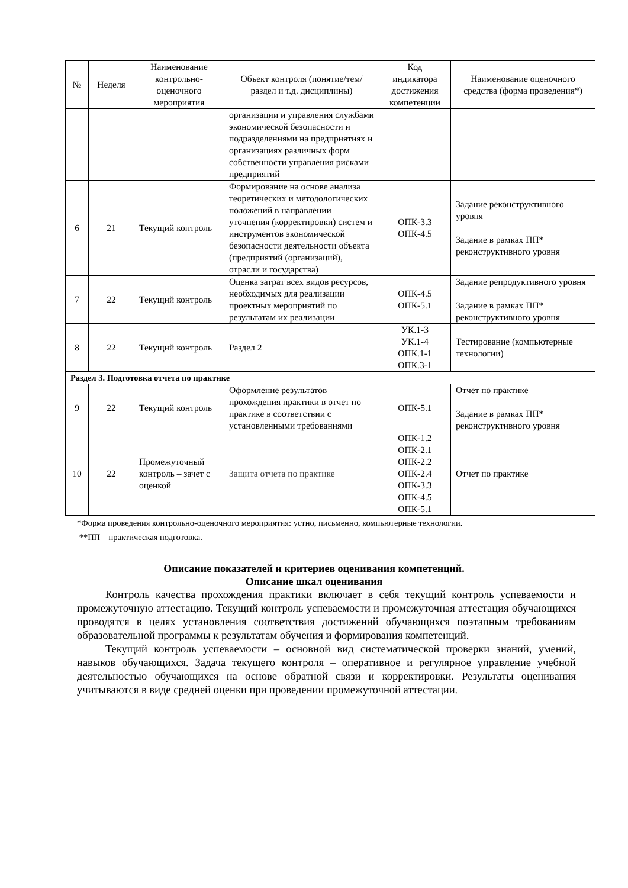| № | Неделя | Наименование контрольно-оценочного мероприятия | Объект контроля (понятие/тем/раздел и т.д. дисциплины) | Код индикатора достижения компетенции | Наименование оценочного средства (форма проведения*) |
| --- | --- | --- | --- | --- | --- |
| | | | организации и управления службами экономической безопасности и подразделениями на предприятиях и организациях различных форм собственности управления рисками предприятий | | |
| 6 | 21 | Текущий контроль | Формирование на основе анализа теоретических и методологических положений в направлении уточнения (корректировки) систем и инструментов экономической безопасности деятельности объекта (предприятий (организаций), отрасли и государства) | ОПК-3.3 ОПК-4.5 | Задание реконструктивного уровня Задание в рамках ПП* реконструктивного уровня |
| 7 | 22 | Текущий контроль | Оценка затрат всех видов ресурсов, необходимых для реализации проектных мероприятий по результатам их реализации | ОПК-4.5 ОПК-5.1 | Задание репродуктивного уровня Задание в рамках ПП* реконструктивного уровня |
| 8 | 22 | Текущий контроль | Раздел 2 | УК.1-3 УК.1-4 ОПК.1-1 ОПК.3-1 | Тестирование (компьютерные технологии) |
| Раздел 3. Подготовка отчета по практике | | | | | |
| 9 | 22 | Текущий контроль | Оформление результатов прохождения практики в отчет по практике в соответствии с установленными требованиями | ОПК-5.1 | Отчет по практике Задание в рамках ПП* реконструктивного уровня |
| 10 | 22 | Промежуточный контроль – зачет с оценкой | Защита отчета по практике | ОПК-1.2 ОПК-2.1 ОПК-2.2 ОПК-2.4 ОПК-3.3 ОПК-4.5 ОПК-5.1 | Отчет по практике |
*Форма проведения контрольно-оценочного мероприятия: устно, письменно, компьютерные технологии.
**ПП – практическая подготовка.
Описание показателей и критериев оценивания компетенций.
Описание шкал оценивания
Контроль качества прохождения практики включает в себя текущий контроль успеваемости и промежуточную аттестацию. Текущий контроль успеваемости и промежуточная аттестация обучающихся проводятся в целях установления соответствия достижений обучающихся поэтапным требованиям образовательной программы к результатам обучения и формирования компетенций.
Текущий контроль успеваемости – основной вид систематической проверки знаний, умений, навыков обучающихся. Задача текущего контроля – оперативное и регулярное управление учебной деятельностью обучающихся на основе обратной связи и корректировки. Результаты оценивания учитываются в виде средней оценки при проведении промежуточной аттестации.